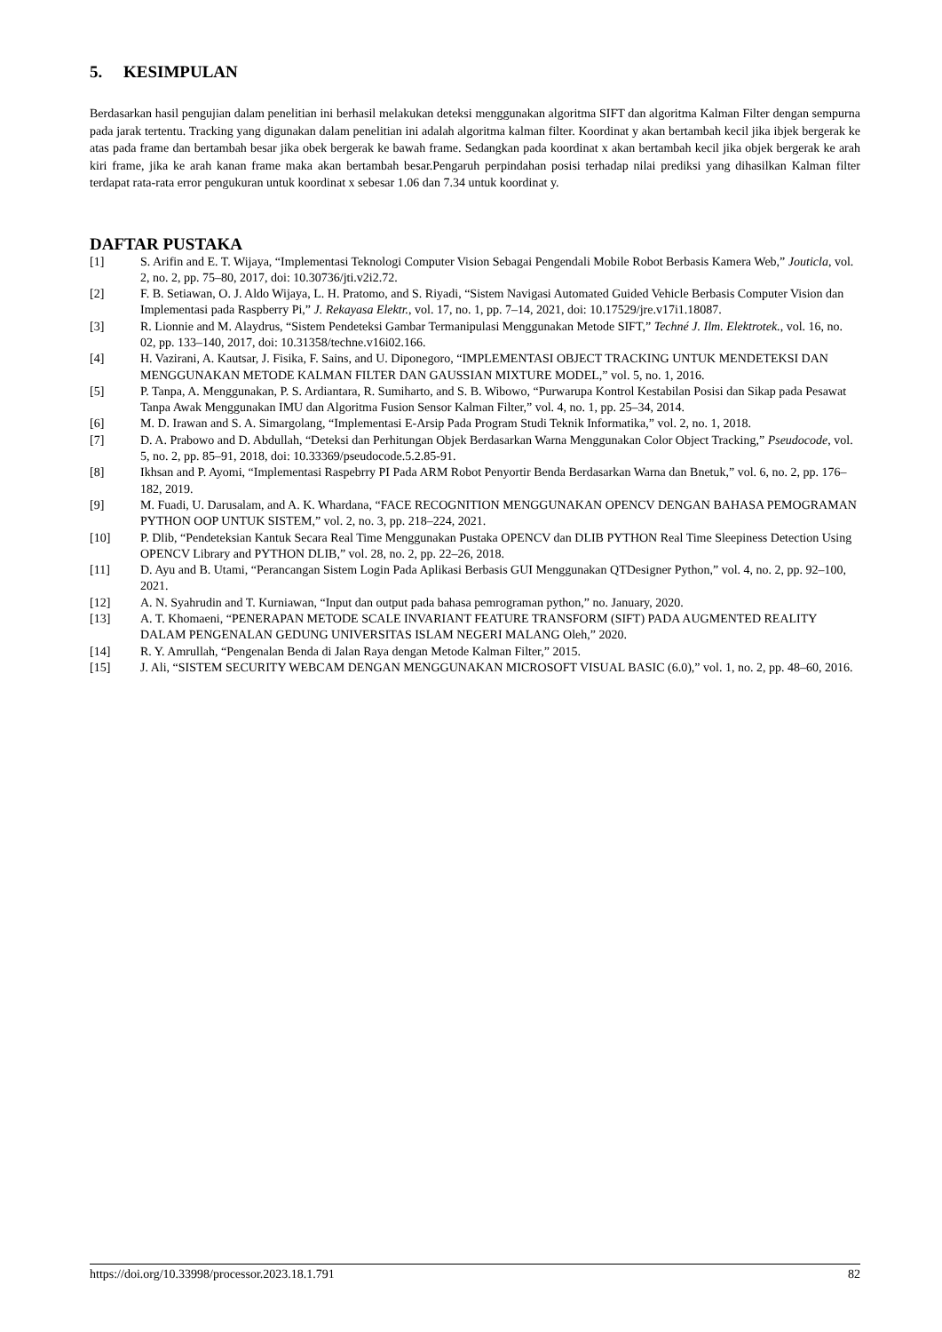5. KESIMPULAN
Berdasarkan hasil pengujian dalam penelitian ini berhasil melakukan deteksi menggunakan algoritma SIFT dan algoritma Kalman Filter dengan sempurna pada jarak tertentu. Tracking yang digunakan dalam penelitian ini adalah algoritma kalman filter. Koordinat y akan bertambah kecil jika ibjek bergerak ke atas pada frame dan bertambah besar jika obek bergerak ke bawah frame. Sedangkan pada koordinat x akan bertambah kecil jika objek bergerak ke arah kiri frame, jika ke arah kanan frame maka akan bertambah besar.Pengaruh perpindahan posisi terhadap nilai prediksi yang dihasilkan Kalman filter terdapat rata-rata error pengukuran untuk koordinat x sebesar 1.06 dan 7.34 untuk koordinat y.
DAFTAR PUSTAKA
[1] S. Arifin and E. T. Wijaya, “Implementasi Teknologi Computer Vision Sebagai Pengendali Mobile Robot Berbasis Kamera Web,” Jouticla, vol. 2, no. 2, pp. 75–80, 2017, doi: 10.30736/jti.v2i2.72.
[2] F. B. Setiawan, O. J. Aldo Wijaya, L. H. Pratomo, and S. Riyadi, “Sistem Navigasi Automated Guided Vehicle Berbasis Computer Vision dan Implementasi pada Raspberry Pi,” J. Rekayasa Elektr., vol. 17, no. 1, pp. 7–14, 2021, doi: 10.17529/jre.v17i1.18087.
[3] R. Lionnie and M. Alaydrus, “Sistem Pendeteksi Gambar Termanipulasi Menggunakan Metode SIFT,” Techné J. Ilm. Elektrotek., vol. 16, no. 02, pp. 133–140, 2017, doi: 10.31358/techne.v16i02.166.
[4] H. Vazirani, A. Kautsar, J. Fisika, F. Sains, and U. Diponegoro, “IMPLEMENTASI OBJECT TRACKING UNTUK MENDETEKSI DAN MENGGUNAKAN METODE KALMAN FILTER DAN GAUSSIAN MIXTURE MODEL,” vol. 5, no. 1, 2016.
[5] P. Tanpa, A. Menggunakan, P. S. Ardiantara, R. Sumiharto, and S. B. Wibowo, “Purwarupa Kontrol Kestabilan Posisi dan Sikap pada Pesawat Tanpa Awak Menggunakan IMU dan Algoritma Fusion Sensor Kalman Filter,” vol. 4, no. 1, pp. 25–34, 2014.
[6] M. D. Irawan and S. A. Simargolang, “Implementasi E-Arsip Pada Program Studi Teknik Informatika,” vol. 2, no. 1, 2018.
[7] D. A. Prabowo and D. Abdullah, “Deteksi dan Perhitungan Objek Berdasarkan Warna Menggunakan Color Object Tracking,” Pseudocode, vol. 5, no. 2, pp. 85–91, 2018, doi: 10.33369/pseudocode.5.2.85-91.
[8] Ikhsan and P. Ayomi, “Implementasi Raspebrry PI Pada ARM Robot Penyortir Benda Berdasarkan Warna dan Bnetuk,” vol. 6, no. 2, pp. 176–182, 2019.
[9] M. Fuadi, U. Darusalam, and A. K. Whardana, “FACE RECOGNITION MENGGUNAKAN OPENCV DENGAN BAHASA PEMOGRAMAN PYTHON OOP UNTUK SISTEM,” vol. 2, no. 3, pp. 218–224, 2021.
[10] P. Dlib, “Pendeteksian Kantuk Secara Real Time Menggunakan Pustaka OPENCV dan DLIB PYTHON Real Time Sleepiness Detection Using OPENCV Library and PYTHON DLIB,” vol. 28, no. 2, pp. 22–26, 2018.
[11] D. Ayu and B. Utami, “Perancangan Sistem Login Pada Aplikasi Berbasis GUI Menggunakan QTDesigner Python,” vol. 4, no. 2, pp. 92–100, 2021.
[12] A. N. Syahrudin and T. Kurniawan, “Input dan output pada bahasa pemrograman python,” no. January, 2020.
[13] A. T. Khomaeni, “PENERAPAN METODE SCALE INVARIANT FEATURE TRANSFORM (SIFT) PADA AUGMENTED REALITY DALAM PENGENALAN GEDUNG UNIVERSITAS ISLAM NEGERI MALANG Oleh,” 2020.
[14] R. Y. Amrullah, “Pengenalan Benda di Jalan Raya dengan Metode Kalman Filter,” 2015.
[15] J. Ali, “SISTEM SECURITY WEBCAM DENGAN MENGGUNAKAN MICROSOFT VISUAL BASIC (6.0),” vol. 1, no. 2, pp. 48–60, 2016.
https://doi.org/10.33998/processor.2023.18.1.791 82